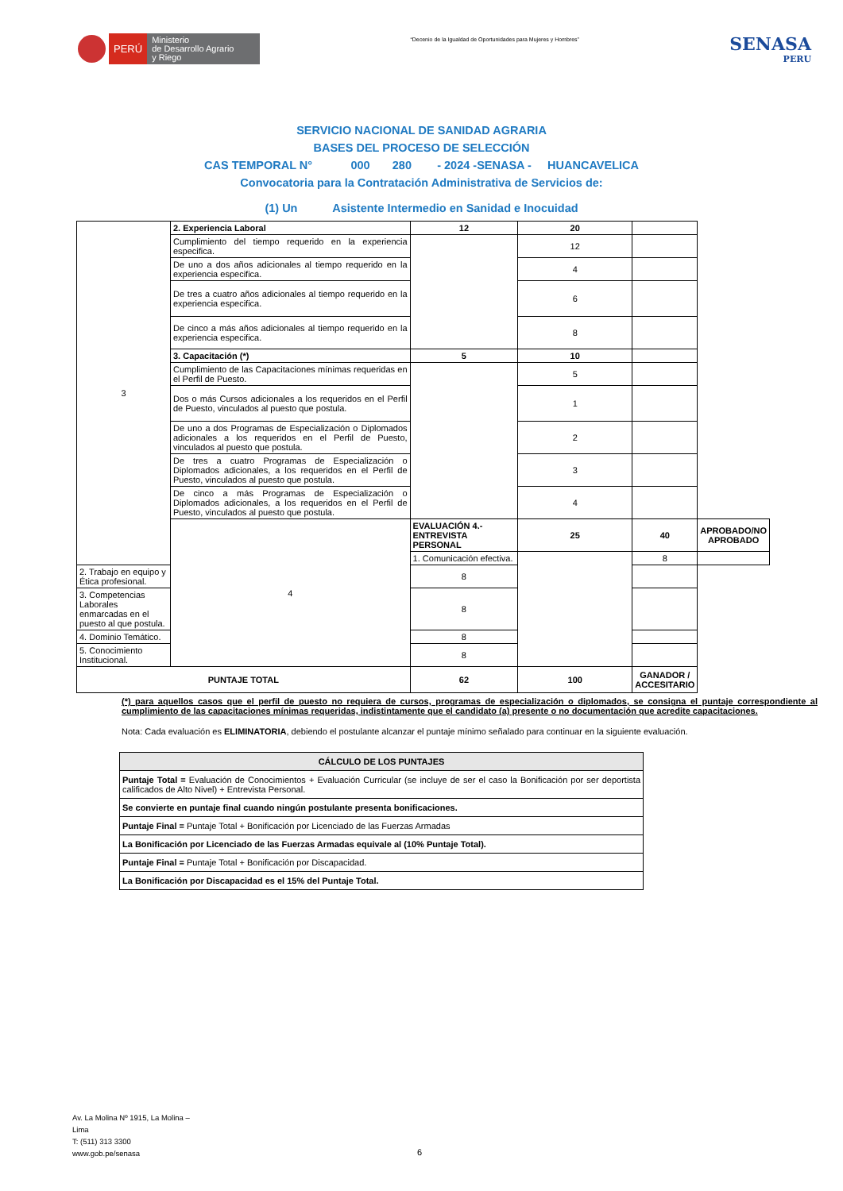PERÚ Ministerio
de Desarrollo Agrario
y Riego
“Decenio de la Igualdad de Oportunidades para Mujeres y Hombres”
SENASA
PERU
SERVICIO NACIONAL DE SANIDAD AGRARIA
BASES DEL PROCESO DE SELECCIÓN
CAS TEMPORAL N° 000 280 - 2024 -SENASA - HUANCAVELICA
Convocatoria para la Contratación Administrativa de Servicios de:
(1) Un Asistente Intermedio en Sanidad e Inocuidad
| 3 | 2. Experiencia Laboral | 12 | 20 | | |
| | Cumplimiento del tiempo requerido en la experiencia especifica. | | 12 | | |
| | De uno a dos años adicionales al tiempo requerido en la experiencia especifica. | | 4 | | |
| | De tres a cuatro años adicionales al tiempo requerido en la experiencia especifica. | | 6 | | |
| | De cinco a más años adicionales al tiempo requerido en la experiencia especifica. | | 8 | | |
| | 3. Capacitación (*) | 5 | 10 | | |
| | Cumplimiento de las Capacitaciones mínimas requeridas en el Perfil de Puesto. | | 5 | | |
| | Dos o más Cursos adicionales a los requeridos en el Perfil de Puesto, vinculados al puesto que postula. | | 1 | | |
| | De uno a dos Programas de Especialización o Diplomados adicionales a los requeridos en el Perfil de Puesto, vinculados al puesto que postula. | | 2 | | |
| | De tres a cuatro Programas de Especialización o Diplomados adicionales, a los requeridos en el Perfil de Puesto, vinculados al puesto que postula. | | 3 | | |
| | De cinco a más Programas de Especialización o Diplomados adicionales, a los requeridos en el Perfil de Puesto, vinculados al puesto que postula. | | 4 | | |
| | 4 | EVALUACIÓN 4.- ENTREVISTA PERSONAL | 25 | 40 | APROBADO/NO APROBADO |
| | | 1. Comunicación efectiva. | | 8 | |
| 2. Trabajo en equipo y Ética profesional. | | 8 | | | |
| 3. Competencias Laborales enmarcadas en el puesto al que postula. | | 8 | | | |
| 4. Dominio Temático. | | 8 | | | |
| 5. Conocimiento Institucional. | | 8 | | | |
| PUNTAJE TOTAL | | 62 | 100 | GANADOR / ACCESITARIO | |
(*) para aquellos casos que el perfil de puesto no requiera de cursos, programas de especialización o diplomados, se consigna el puntaje correspondiente al cumplimiento de las capacitaciones mínimas requeridas, indistintamente que el candidato (a) presente o no documentación que acredite capacitaciones.
Nota: Cada evaluación es ELIMINATORIA, debiendo el postulante alcanzar el puntaje mínimo señalado para continuar en la siguiente evaluación.
| CÁLCULO DE LOS PUNTAJES |
| --- |
| Puntaje Total = Evaluación de Conocimientos + Evaluación Curricular (se incluye de ser el caso la Bonificación por ser deportista calificados de Alto Nivel) + Entrevista Personal. |
| Se convierte en puntaje final cuando ningún postulante presenta bonificaciones. |
| Puntaje Final = Puntaje Total + Bonificación por Licenciado de las Fuerzas Armadas |
| La Bonificación por Licenciado de las Fuerzas Armadas equivale al (10% Puntaje Total). |
| Puntaje Final = Puntaje Total + Bonificación por Discapacidad. |
| La Bonificación por Discapacidad es el 15% del Puntaje Total. |
Av. La Molina Nº 1915, La Molina –
Lima
T: (511) 313 3300
www.gob.pe/senasa
6